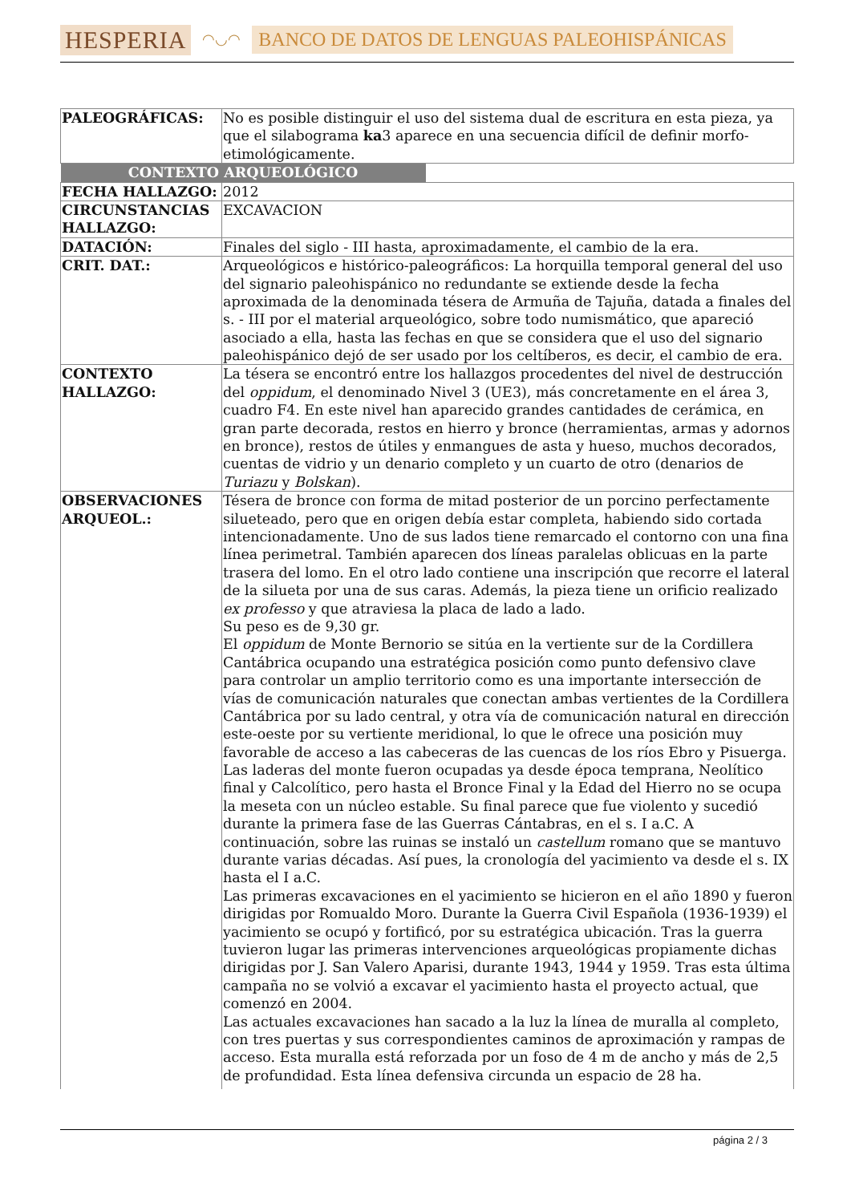HESPERIA ◠◡◠ BANCO DE DATOS DE LENGUAS PALEOHISPÁNICAS
| PALEOGRÁFICAS: | No es posible distinguir el uso del sistema dual de escritura en esta pieza, ya que el silabograma ka 3 aparece en una secuencia difícil de definir morfo-etimológicamente. |
| CONTEXTO ARQUEOLÓGICO | |
| FECHA HALLAZGO: | 2012 |
| CIRCUNSTANCIAS HALLAZGO: | EXCAVACION |
| DATACIÓN: | Finales del siglo - III hasta, aproximadamente, el cambio de la era. |
| CRIT. DAT.: | Arqueológicos e histórico-paleográficos: La horquilla temporal general del uso del signario paleohispánico no redundante se extiende desde la fecha aproximada de la denominada tésera de Armuña de Tajuña, datada a finales del s. - III por el material arqueológico, sobre todo numismático, que apareció asociado a ella, hasta las fechas en que se considera que el uso del signario paleohispánico dejó de ser usado por los celtíberos, es decir, el cambio de era. |
| CONTEXTO HALLAZGO: | La tésera se encontró entre los hallazgos procedentes del nivel de destrucción del oppidum , el denominado Nivel 3 (UE3), más concretamente en el área 3, cuadro F4. En este nivel han aparecido grandes cantidades de cerámica, en gran parte decorada, restos en hierro y bronce (herramientas, armas y adornos en bronce), restos de útiles y enmangues de asta y hueso, muchos decorados, cuentas de vidrio y un denario completo y un cuarto de otro (denarios de Turiazu y Bolskan ). |
| OBSERVACIONES ARQUEOL.: | Tésera de bronce con forma de mitad posterior de un porcino perfectamente silueteado, pero que en origen debía estar completa, habiendo sido cortada intencionadamente. Uno de sus lados tiene remarcado el contorno con una fina línea perimetral. También aparecen dos líneas paralelas oblicuas en la parte trasera del lomo. En el otro lado contiene una inscripción que recorre el lateral de la silueta por una de sus caras. Además, la pieza tiene un orificio realizado ex professo y que atraviesa la placa de lado a lado. Su peso es de 9,30 gr. El oppidum de Monte Bernorio se sitúa en la vertiente sur de la Cordillera Cantábrica ocupando una estratégica posición como punto defensivo clave para controlar un amplio territorio como es una importante intersección de vías de comunicación naturales que conectan ambas vertientes de la Cordillera Cantábrica por su lado central, y otra vía de comunicación natural en dirección este-oeste por su vertiente meridional, lo que le ofrece una posición muy favorable de acceso a las cabeceras de las cuencas de los ríos Ebro y Pisuerga. Las laderas del monte fueron ocupadas ya desde época temprana, Neolítico final y Calcolítico, pero hasta el Bronce Final y la Edad del Hierro no se ocupa la meseta con un núcleo estable. Su final parece que fue violento y sucedió durante la primera fase de las Guerras Cántabras, en el s. I a.C. A continuación, sobre las ruinas se instaló un castellum romano que se mantuvo durante varias décadas. Así pues, la cronología del yacimiento va desde el s. IX hasta el I a.C. Las primeras excavaciones en el yacimiento se hicieron en el año 1890 y fueron dirigidas por Romualdo Moro. Durante la Guerra Civil Española (1936-1939) el yacimiento se ocupó y fortificó, por su estratégica ubicación. Tras la guerra tuvieron lugar las primeras intervenciones arqueológicas propiamente dichas dirigidas por J. San Valero Aparisi, durante 1943, 1944 y 1959. Tras esta última campaña no se volvió a excavar el yacimiento hasta el proyecto actual, que comenzó en 2004. Las actuales excavaciones han sacado a la luz la línea de muralla al completo, con tres puertas y sus correspondientes caminos de aproximación y rampas de acceso. Esta muralla está reforzada por un foso de 4 m de ancho y más de 2,5 de profundidad. Esta línea defensiva circunda un espacio de 28 ha. |
página 2 / 3